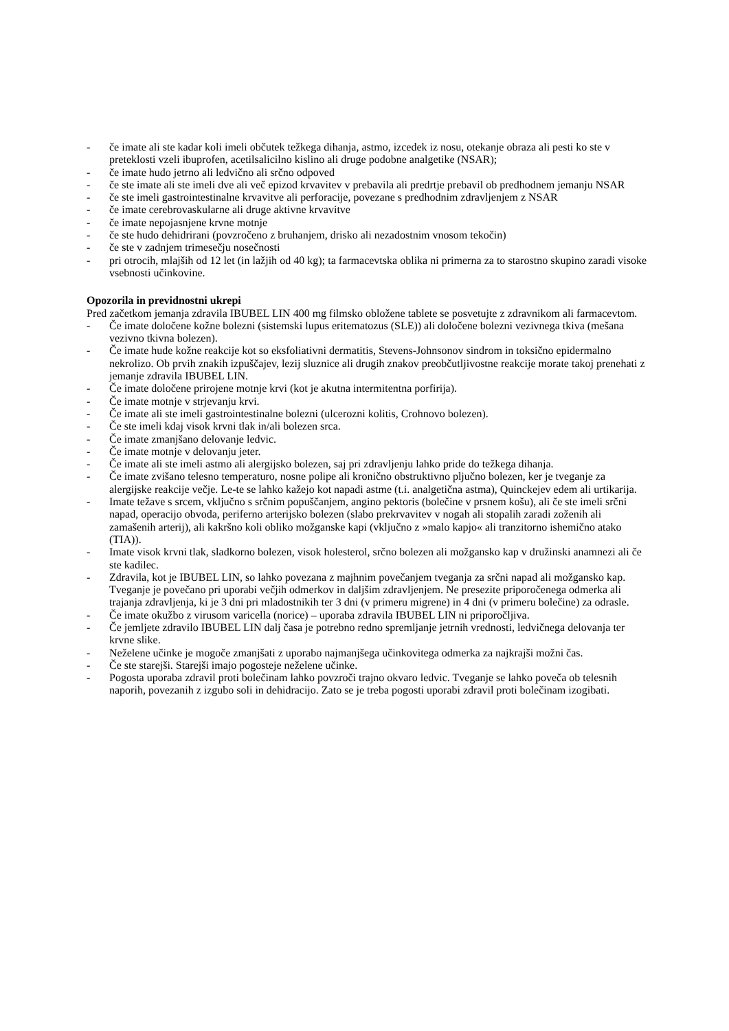- če imate ali ste kadar koli imeli občutek težkega dihanja, astmo, izcedek iz nosu, otekanje obraza ali pesti ko ste v preteklosti vzeli ibuprofen, acetilsalicilno kislino ali druge podobne analgetike (NSAR);
- če imate hudo jetrno ali ledvično ali srčno odpoved
- če ste imate ali ste imeli dve ali več epizod krvavitev v prebavila ali predrtje prebavil ob predhodnem jemanju NSAR
- če ste imeli gastrointestinalne krvavitve ali perforacije, povezane s predhodnim zdravljenjem z NSAR
- če imate cerebrovaskularne ali druge aktivne krvavitve
- če imate nepojasnjene krvne motnje
- če ste hudo dehidrirani (povzročeno z bruhanjem, drisko ali nezadostnim vnosom tekočin)
- če ste v zadnjem trimesečju nosečnosti
- pri otrocih, mlajših od 12 let (in lažjih od 40 kg); ta farmacevtska oblika ni primerna za to starostno skupino zaradi visoke vsebnosti učinkovine.
Opozorila in previdnostni ukrepi
Pred začetkom jemanja zdravila IBUBEL LIN 400 mg filmsko obložene tablete se posvetujte z zdravnikom ali farmacevtom.
- Če imate določene kožne bolezni (sistemski lupus eritematozus (SLE)) ali določene bolezni vezivnega tkiva (mešana vezivno tkivna bolezen).
- Če imate hude kožne reakcije kot so eksfoliativni dermatitis, Stevens-Johnsonov sindrom in toksično epidermalno nekrolizo. Ob prvih znakih izpuščajev, lezij sluznice ali drugih znakov preobčutljivostne reakcije morate takoj prenehati z jemanje zdravila IBUBEL LIN.
- Če imate določene prirojene motnje krvi (kot je akutna intermitentna porfirija).
- Če imate motnje v strjevanju krvi.
- Če imate ali ste imeli gastrointestinalne bolezni (ulcerozni kolitis, Crohnovo bolezen).
- Če ste imeli kdaj visok krvni tlak in/ali bolezen srca.
- Če imate zmanjšano delovanje ledvic.
- Če imate motnje v delovanju jeter.
- Če imate ali ste imeli astmo ali alergijsko bolezen, saj pri zdravljenju lahko pride do težkega dihanja.
- Če imate zvišano telesno temperaturo, nosne polipe ali kronično obstruktivno pljučno bolezen, ker je tveganje za alergijske reakcije večje. Le-te se lahko kažejo kot napadi astme (t.i. analgetična astma), Quinckejev edem ali urtikarija.
- Imate težave s srcem, vključno s srčnim popuščanjem, angino pektoris (bolečine v prsnem košu), ali če ste imeli srčni napad, operacijo obvoda, periferno arterijsko bolezen (slabo prekrvavitev v nogah ali stopalih zaradi zoženih ali zamašenih arterij), ali kakršno koli obliko možganske kapi (vključno z »malo kapjo« ali tranzitorno ishemično atako (TIA)).
- Imate visok krvni tlak, sladkorno bolezen, visok holesterol, srčno bolezen ali možgansko kap v družinski anamnezi ali če ste kadilec.
- Zdravila, kot je IBUBEL LIN, so lahko povezana z majhnim povečanjem tveganja za srčni napad ali možgansko kap. Tveganje je povečano pri uporabi večjih odmerkov in daljšim zdravljenjem. Ne presezite priporočenega odmerka ali trajanja zdravljenja, ki je 3 dni pri mladostnikih ter 3 dni (v primeru migrene) in 4 dni (v primeru bolečine) za odrasle.
- Če imate okužbo z virusom varicella (norice) – uporaba zdravila IBUBEL LIN ni priporočljiva.
- Če jemljete zdravilo IBUBEL LIN dalj časa je potrebno redno spremljanje jetrnih vrednosti, ledvičnega delovanja ter krvne slike.
- Neželene učinke je mogoče zmanjšati z uporabo najmanjšega učinkovitega odmerka za najkrajši možni čas.
- Če ste starejši. Starejši imajo pogosteje neželene učinke.
- Pogosta uporaba zdravil proti bolečinam lahko povzroči trajno okvaro ledvic. Tveganje se lahko poveča ob telesnih naporih, povezanih z izgubo soli in dehidracijo. Zato se je treba pogosti uporabi zdravil proti bolečinam izogibati.